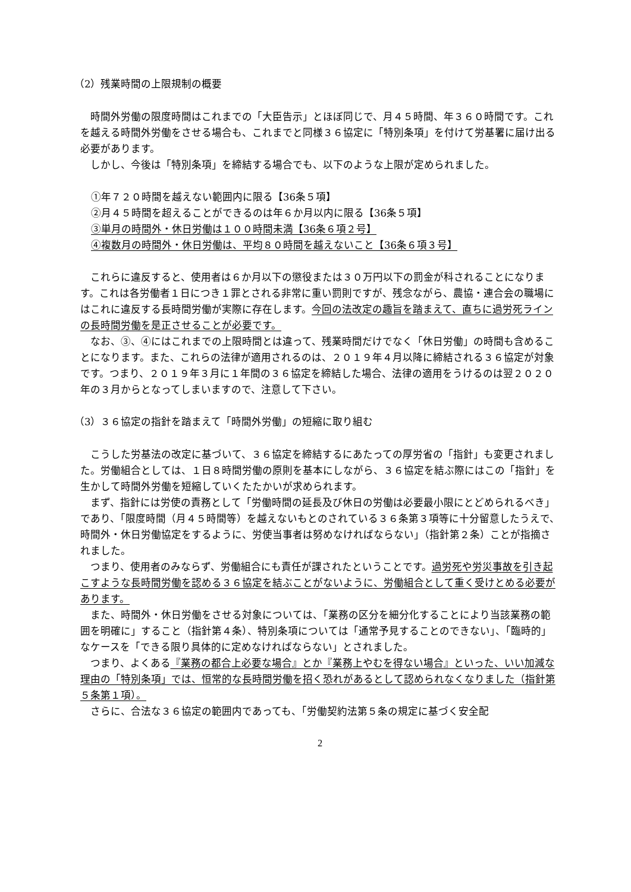（2）残業時間の上限規制の概要
時間外労働の限度時間はこれまでの「大臣告示」とほぼ同じで、月４５時間、年３６０時間です。これを越える時間外労働をさせる場合も、これまでと同様３６協定に「特別条項」を付けて労基署に届け出る必要があります。
しかし、今後は「特別条項」を締結する場合でも、以下のような上限が定められました。
①年７２０時間を越えない範囲内に限る【36条５項】
②月４５時間を超えることができるのは年６か月以内に限る【36条５項】
③単月の時間外・休日労働は１００時間未満【36条６項２号】
④複数月の時間外・休日労働は、平均８０時間を越えないこと【36条６項３号】
これらに違反すると、使用者は６か月以下の懲役または３０万円以下の罰金が科されることになります。これは各労働者１日につき１罪とされる非常に重い罰則ですが、残念ながら、農協・連合会の職場にはこれに違反する長時間労働が実際に存在します。今回の法改定の趣旨を踏まえて、直ちに過労死ラインの長時間労働を是正させることが必要です。
なお、③、④にはこれまでの上限時間とは違って、残業時間だけでなく「休日労働」の時間も含めることになります。また、これらの法律が適用されるのは、２０１９年４月以降に締結される３６協定が対象です。つまり、２０１９年３月に１年間の３６協定を締結した場合、法律の適用をうけるのは翌２０２０年の３月からとなってしまいますので、注意して下さい。
（3）３６協定の指針を踏まえて「時間外労働」の短縮に取り組む
こうした労基法の改定に基づいて、３６協定を締結するにあたっての厚労省の「指針」も変更されました。労働組合としては、１日８時間労働の原則を基本にしながら、３６協定を結ぶ際にはこの「指針」を生かして時間外労働を短縮していくたたかいが求められます。
まず、指針には労使の責務として「労働時間の延長及び休日の労働は必要最小限にとどめられるべき」であり、「限度時間（月４５時間等）を越えないもとのされている３６条第３項等に十分留意したうえで、時間外・休日労働協定をするように、労使当事者は努めなければならない」（指針第２条）ことが指摘されました。
つまり、使用者のみならず、労働組合にも責任が課されたということです。過労死や労災事故を引き起こすような長時間労働を認める３６協定を結ぶことがないように、労働組合として重く受けとめる必要があります。
また、時間外・休日労働をさせる対象については、「業務の区分を細分化することにより当該業務の範囲を明確に」すること（指針第４条）、特別条項については「通常予見することのできない」、「臨時的」なケースを「できる限り具体的に定めなければならない」とされました。
つまり、よくある『業務の都合上必要な場合』とか『業務上やむを得ない場合』といった、いい加減な理由の「特別条項」では、恒常的な長時間労働を招く恐れがあるとして認められなくなりました（指針第５条第１項）。
さらに、合法な３６協定の範囲内であっても、「労働契約法第５条の規定に基づく安全配
2